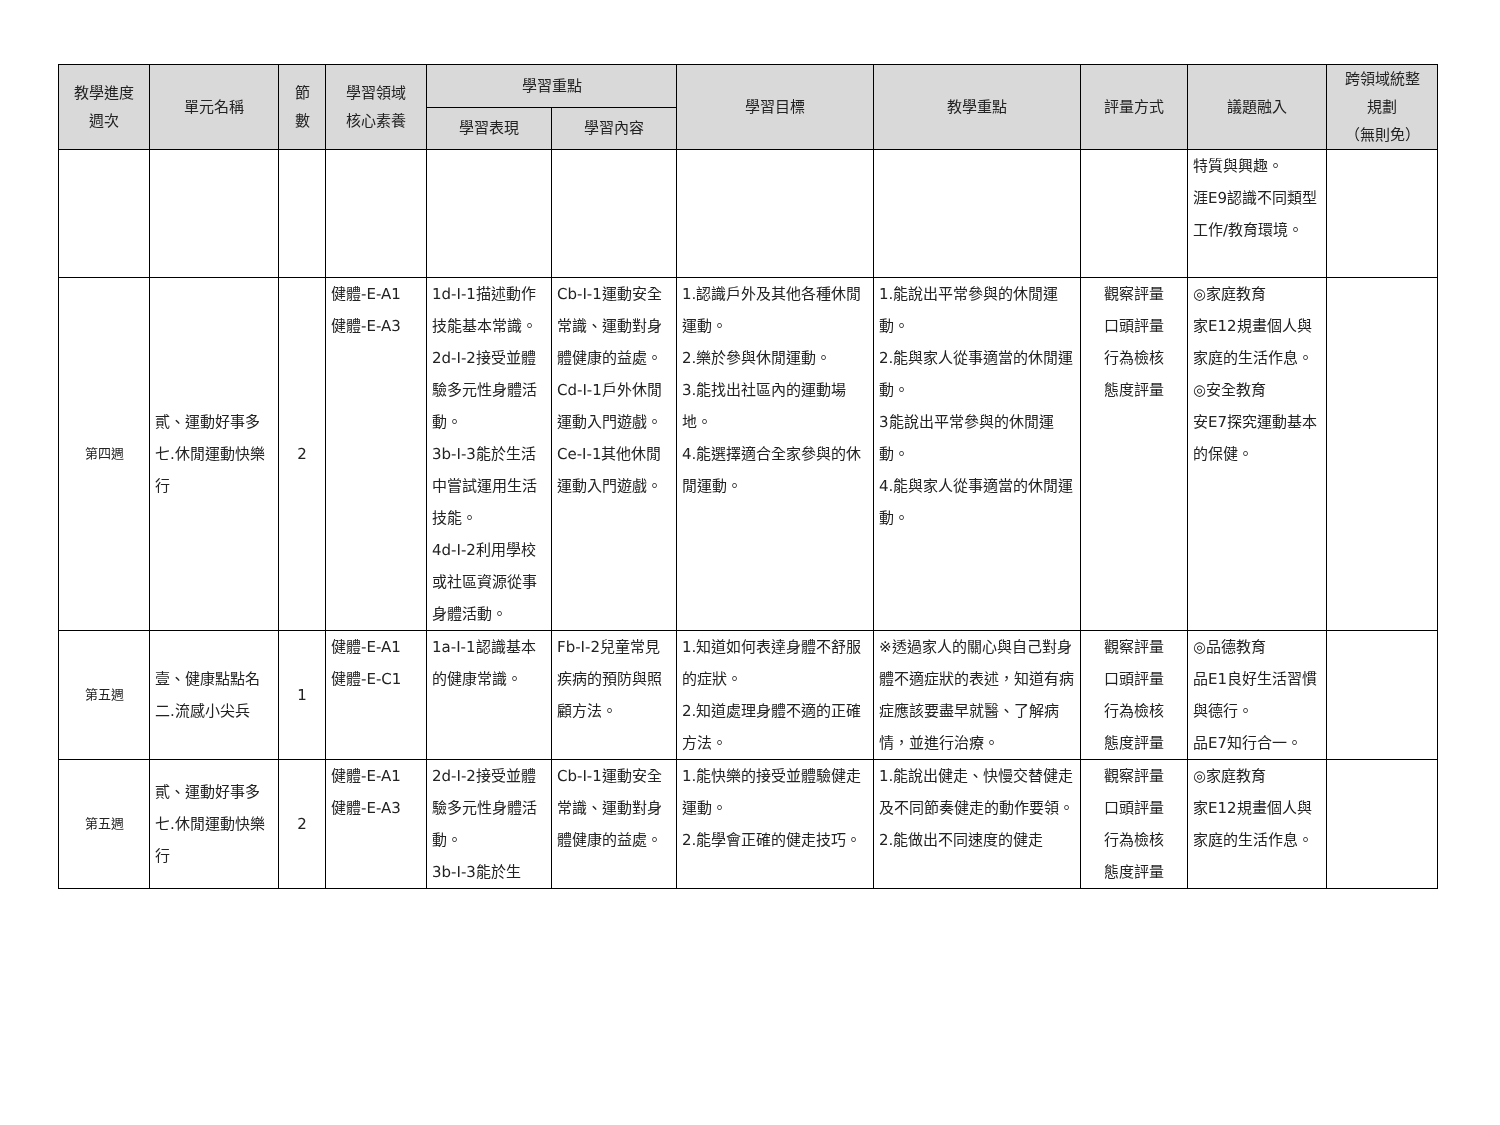| 教學進度 週次 | 單元名稱 | 節 數 | 學習領域 核心素養 | 學習重點 | | 學習目標 | 教學重點 | 評量方式 | 議題融入 | 跨領域統整 規劃 （無則免） |
| --- | --- | --- | --- | --- | --- | --- | --- | --- | --- | --- |
| | | | | 學習表現 | 學習內容 | | | | | |
| | | | | | | | | | 特質與興趣。 涯E9認識不同類型工作/教育環境。 | |
| 第四週 | 貳、運動好事多 七.休閒運動快樂行 | 2 | 健體-E-A1 健體-E-A3 | 1d-I-1描述動作技能基本常識。 2d-I-2接受並體驗多元性身體活動。 3b-I-3能於生活中嘗試運用生活技能。 4d-I-2利用學校或社區資源從事身體活動。 | Cb-I-1運動安全常識、運動對身體健康的益處。 Cd-I-1戶外休閒運動入門遊戲。 Ce-I-1其他休閒運動入門遊戲。 | 1.認識戶外及其他各種休閒運動。 2.樂於參與休閒運動。 3.能找出社區內的運動場地。 4.能選擇適合全家參與的休閒運動。 | 1.能說出平常參與的休閒運動。 2.能與家人從事適當的休閒運動。 3能說出平常參與的休閒運動。 4.能與家人從事適當的休閒運動。 | 觀察評量 口頭評量 行為檢核 態度評量 | ◎家庭教育 家E12規畫個人與家庭的生活作息。 ◎安全教育 安E7探究運動基本的保健。 | |
| 第五週 | 壹、健康點點名 二.流感小尖兵 | 1 | 健體-E-A1 健體-E-C1 | 1a-I-1認識基本的健康常識。 | Fb-I-2兒童常見疾病的預防與照顧方法。 | 1.知道如何表達身體不舒服的症狀。 2.知道處理身體不適的正確方法。 | ※透過家人的關心與自己對身體不適症狀的表述，知道有病症應該要盡早就醫、了解病情，並進行治療。 | 觀察評量 口頭評量 行為檢核 態度評量 | ◎品德教育 品E1良好生活習慣與德行。 品E7知行合一。 | |
| 第五週 | 貳、運動好事多 七.休閒運動快樂行 | 2 | 健體-E-A1 健體-E-A3 | 2d-I-2接受並體驗多元性身體活動。 3b-I-3能於生 | Cb-I-1運動安全常識、運動對身體健康的益處。 | 1.能快樂的接受並體驗健走運動。 2.能學會正確的健走技巧。 | 1.能說出健走、快慢交替健走及不同節奏健走的動作要領。 2.能做出不同速度的健走 | 觀察評量 口頭評量 行為檢核 態度評量 | ◎家庭教育 家E12規畫個人與家庭的生活作息。 | |